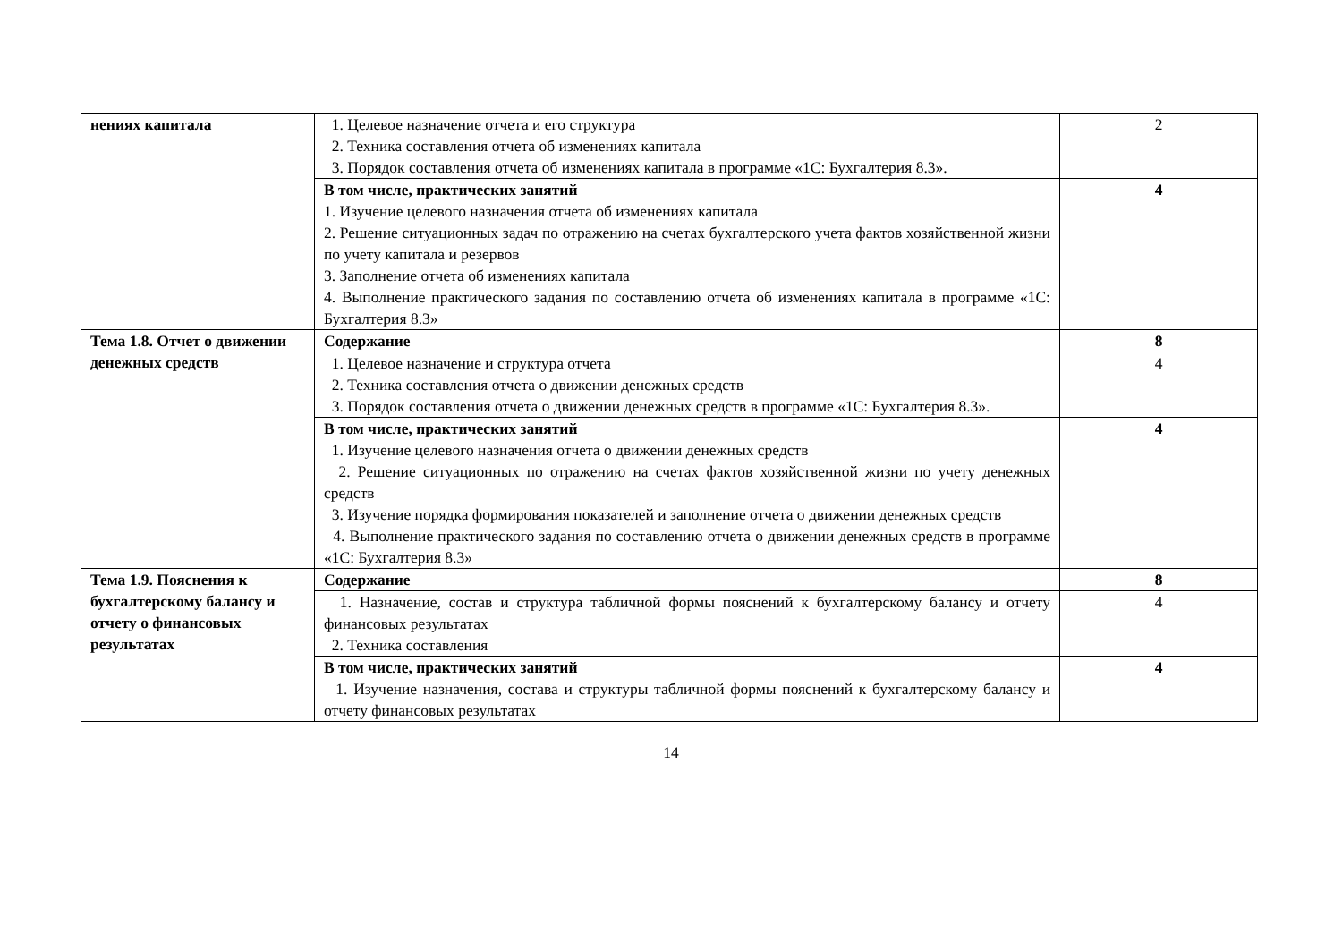| нениях капитала | 1. Целевое назначение отчета и его структура 2. Техника составления отчета об изменениях капитала 3. Порядок составления отчета об изменениях капитала в программе «1С: Бухгалтерия 8.3». | 2 |
| | В том числе, практических занятий 1. Изучение целевого назначения отчета об изменениях капитала 2. Решение ситуационных задач по отражению на счетах бухгалтерского учета фактов хозяйственной жизни по учету капитала и резервов 3. Заполнение отчета об изменениях капитала 4. Выполнение практического задания по составлению отчета об изменениях капитала в программе «1С: Бухгалтерия 8.3» | 4 |
| Тема 1.8. Отчет о движении денежных средств | Содержание | 8 |
| | 1. Целевое назначение и структура отчета 2. Техника составления отчета о движении денежных средств 3. Порядок составления отчета о движении денежных средств в программе «1С: Бухгалтерия 8.3». | 4 |
| | В том числе, практических занятий 1. Изучение целевого назначения отчета о движении денежных средств 2. Решение ситуационных по отражению на счетах фактов хозяйственной жизни по учету денежных средств 3. Изучение порядка формирования показателей и заполнение отчета о движении денежных средств 4. Выполнение практического задания по составлению отчета о движении денежных средств в программе «1С: Бухгалтерия 8.3» | 4 |
| Тема 1.9. Пояснения к бухгалтерскому балансу и отчету о финансовых результатах | Содержание | 8 |
| | 1. Назначение, состав и структура табличной формы пояснений к бухгалтерскому балансу и отчету финансовых результатах 2. Техника составления | 4 |
| | В том числе, практических занятий 1. Изучение назначения, состава и структуры табличной формы пояснений к бухгалтерскому балансу и отчету финансовых результатах | 4 |
14